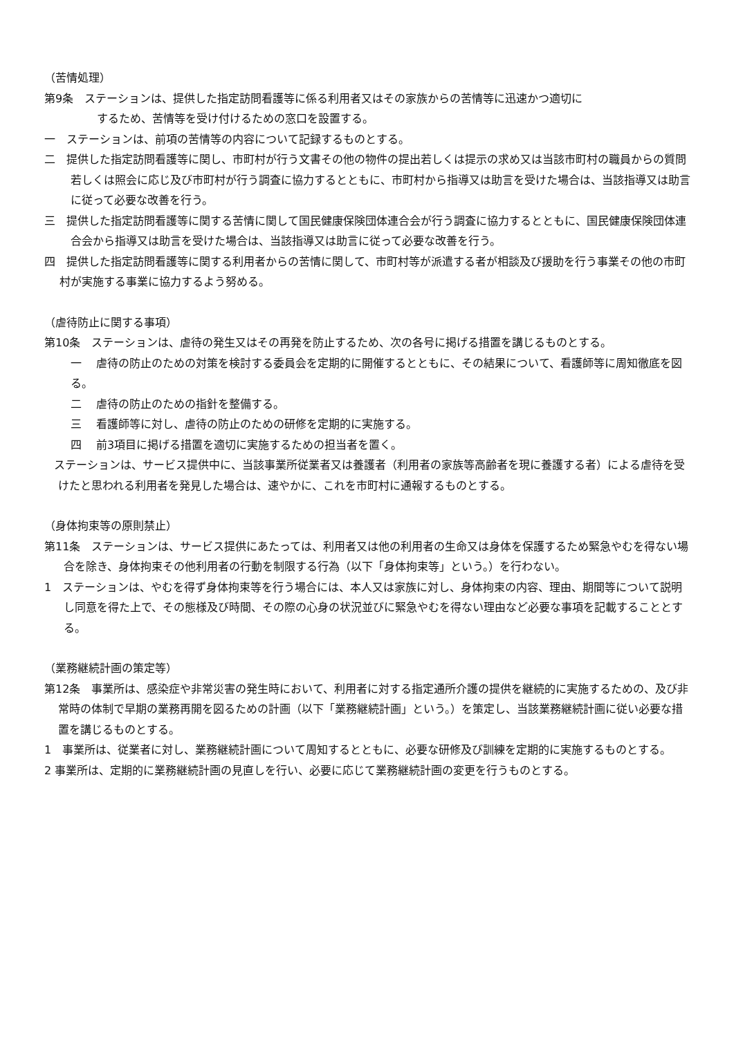（苦情処理）
第9条　ステーションは、提供した指定訪問看護等に係る利用者又はその家族からの苦情等に迅速かつ適切に
するため、苦情等を受け付けるための窓口を設置する。
一　ステーションは、前項の苦情等の内容について記録するものとする。
二　提供した指定訪問看護等に関し、市町村が行う文書その他の物件の提出若しくは提示の求め又は当該市町村の職員からの質問若しくは照会に応じ及び市町村が行う調査に協力するとともに、市町村から指導又は助言を受けた場合は、当該指導又は助言に従って必要な改善を行う。
三　提供した指定訪問看護等に関する苦情に関して国民健康保険団体連合会が行う調査に協力するとともに、国民健康保険団体連合会から指導又は助言を受けた場合は、当該指導又は助言に従って必要な改善を行う。
四　提供した指定訪問看護等に関する利用者からの苦情に関して、市町村等が派遣する者が相談及び援助を行う事業その他の市町村が実施する事業に協力するよう努める。
（虐待防止に関する事項）
第10条　ステーションは、虐待の発生又はその再発を防止するため、次の各号に掲げる措置を講じるものとする。
一　 虐待の防止のための対策を検討する委員会を定期的に開催するとともに、その結果について、看護師等に周知徹底を図る。
二　 虐待の防止のための指針を整備する。
三　 看護師等に対し、虐待の防止のための研修を定期的に実施する。
四　 前3項目に掲げる措置を適切に実施するための担当者を置く。
ステーションは、サービス提供中に、当該事業所従業者又は養護者（利用者の家族等高齢者を現に養護する者）による虐待を受けたと思われる利用者を発見した場合は、速やかに、これを市町村に通報するものとする。
（身体拘束等の原則禁止）
第11条　ステーションは、サービス提供にあたっては、利用者又は他の利用者の生命又は身体を保護するため緊急やむを得ない場合を除き、身体拘束その他利用者の行動を制限する行為（以下「身体拘束等」という。）を行わない。
1　ステーションは、やむを得ず身体拘束等を行う場合には、本人又は家族に対し、身体拘束の内容、理由、期間等について説明し同意を得た上で、その態様及び時間、その際の心身の状況並びに緊急やむを得ない理由など必要な事項を記載することとする。
（業務継続計画の策定等）
第12条　事業所は、感染症や非常災害の発生時において、利用者に対する指定通所介護の提供を継続的に実施するための、及び非常時の体制で早期の業務再開を図るための計画（以下「業務継続計画」という。）を策定し、当該業務継続計画に従い必要な措置を講じるものとする。
1　事業所は、従業者に対し、業務継続計画について周知するとともに、必要な研修及び訓練を定期的に実施するものとする。
2 事業所は、定期的に業務継続計画の見直しを行い、必要に応じて業務継続計画の変更を行うものとする。